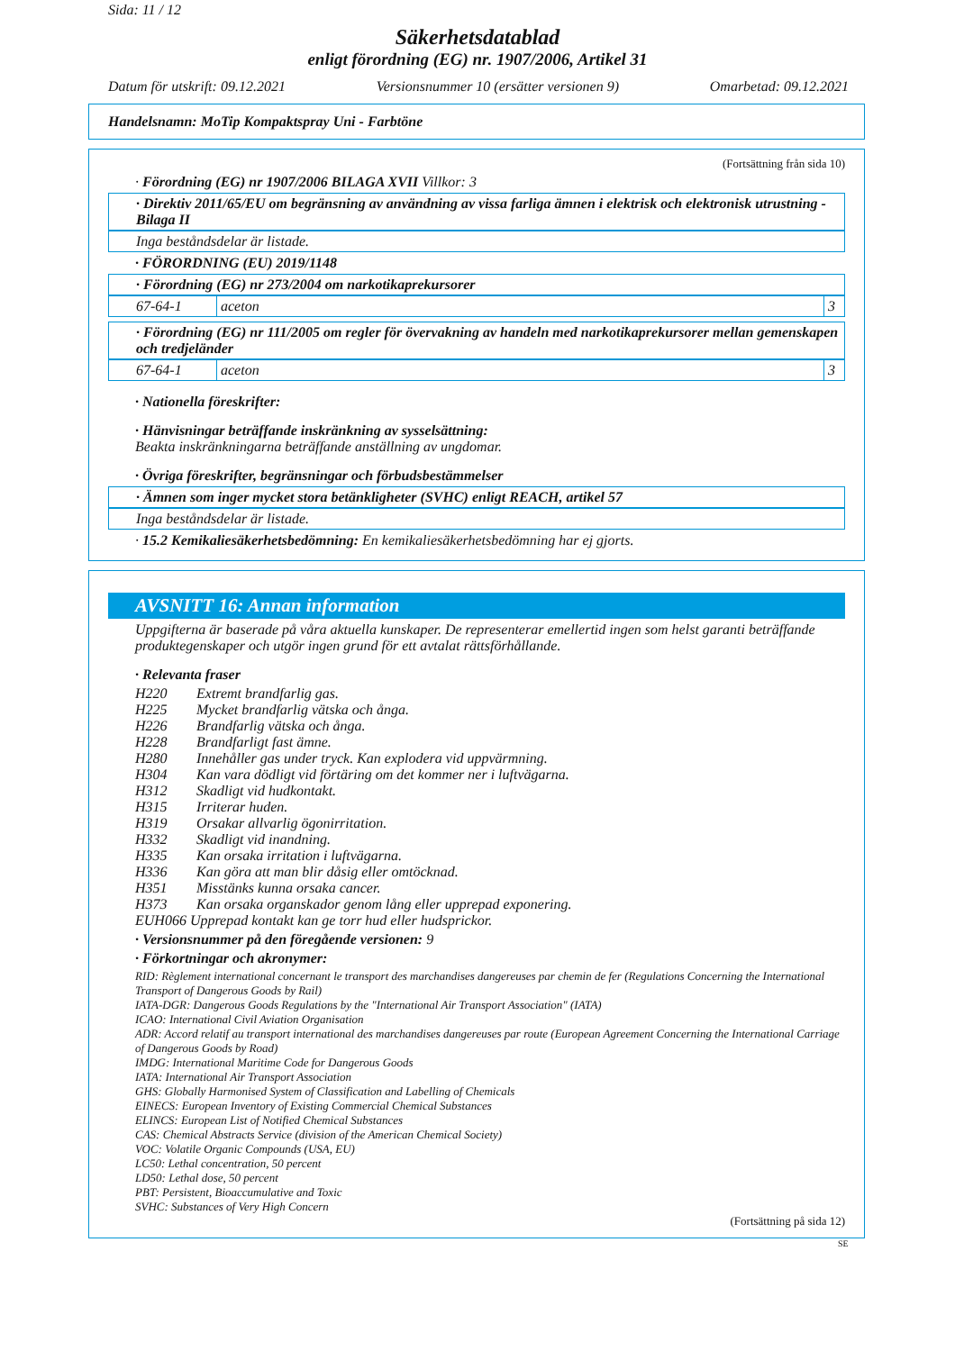Sida: 11 / 12
Säkerhetsdatablad
enligt förordning (EG) nr. 1907/2006, Artikel 31
Datum för utskrift: 09.12.2021 Versionsnummer 10 (ersätter versionen 9) Omarbetad: 09.12.2021
Handelsnamn: MoTip Kompaktspray Uni - Farbtöne
(Fortsättning från sida 10)
· Förordning (EG) nr 1907/2006 BILAGA XVII Villkor: 3
· Direktiv 2011/65/EU om begränsning av användning av vissa farliga ämnen i elektrisk och elektronisk utrustning - Bilaga II
Inga beståndsdelar är listade.
· FÖRORDNING (EU) 2019/1148
· Förordning (EG) nr 273/2004 om narkotikaprekursorer
| 67-64-1 | aceton | 3 |
· Förordning (EG) nr 111/2005 om regler för övervakning av handeln med narkotikaprekursorer mellan gemenskapen och tredjeländer
| 67-64-1 | aceton | 3 |
· Nationella föreskrifter:
· Hänvisningar beträffande inskränkning av sysselsättning:
Beakta inskränkningarna beträffande anställning av ungdomar.
· Övriga föreskrifter, begränsningar och förbudsbestämmelser
· Ämnen som inger mycket stora betänkligheter (SVHC) enligt REACH, artikel 57
Inga beståndsdelar är listade.
· 15.2 Kemikaliesäkerhetsbedömning: En kemikaliesäkerhetsbedömning har ej gjorts.
AVSNITT 16: Annan information
Uppgifterna är baserade på våra aktuella kunskaper. De representerar emellertid ingen som helst garanti beträffande produktegenskaper och utgör ingen grund för ett avtalat rättsförhållande.
· Relevanta fraser
| H220 | Extremt brandfarlig gas. |
| H225 | Mycket brandfarlig vätska och ånga. |
| H226 | Brandfarlig vätska och ånga. |
| H228 | Brandfarligt fast ämne. |
| H280 | Innehåller gas under tryck. Kan explodera vid uppvärmning. |
| H304 | Kan vara dödligt vid förtäring om det kommer ner i luftvägarna. |
| H312 | Skadligt vid hudkontakt. |
| H315 | Irriterar huden. |
| H319 | Orsakar allvarlig ögonirritation. |
| H332 | Skadligt vid inandning. |
| H335 | Kan orsaka irritation i luftvägarna. |
| H336 | Kan göra att man blir dåsig eller omtöcknad. |
| H351 | Misstänks kunna orsaka cancer. |
| H373 | Kan orsaka organskador genom lång eller upprepad exponering. |
EUH066 Upprepad kontakt kan ge torr hud eller hudsprickor.
· Versionsnummer på den föregående versionen: 9
· Förkortningar och akronymer:
RID: Règlement international concernant le transport des marchandises dangereuses par chemin de fer (Regulations Concerning the International Transport of Dangerous Goods by Rail)
IATA-DGR: Dangerous Goods Regulations by the "International Air Transport Association" (IATA)
ICAO: International Civil Aviation Organisation
ADR: Accord relatif au transport international des marchandises dangereuses par route (European Agreement Concerning the International Carriage of Dangerous Goods by Road)
IMDG: International Maritime Code for Dangerous Goods
IATA: International Air Transport Association
GHS: Globally Harmonised System of Classification and Labelling of Chemicals
EINECS: European Inventory of Existing Commercial Chemical Substances
ELINCS: European List of Notified Chemical Substances
CAS: Chemical Abstracts Service (division of the American Chemical Society)
VOC: Volatile Organic Compounds (USA, EU)
LC50: Lethal concentration, 50 percent
LD50: Lethal dose, 50 percent
PBT: Persistent, Bioaccumulative and Toxic
SVHC: Substances of Very High Concern
(Fortsättning på sida 12)
SE